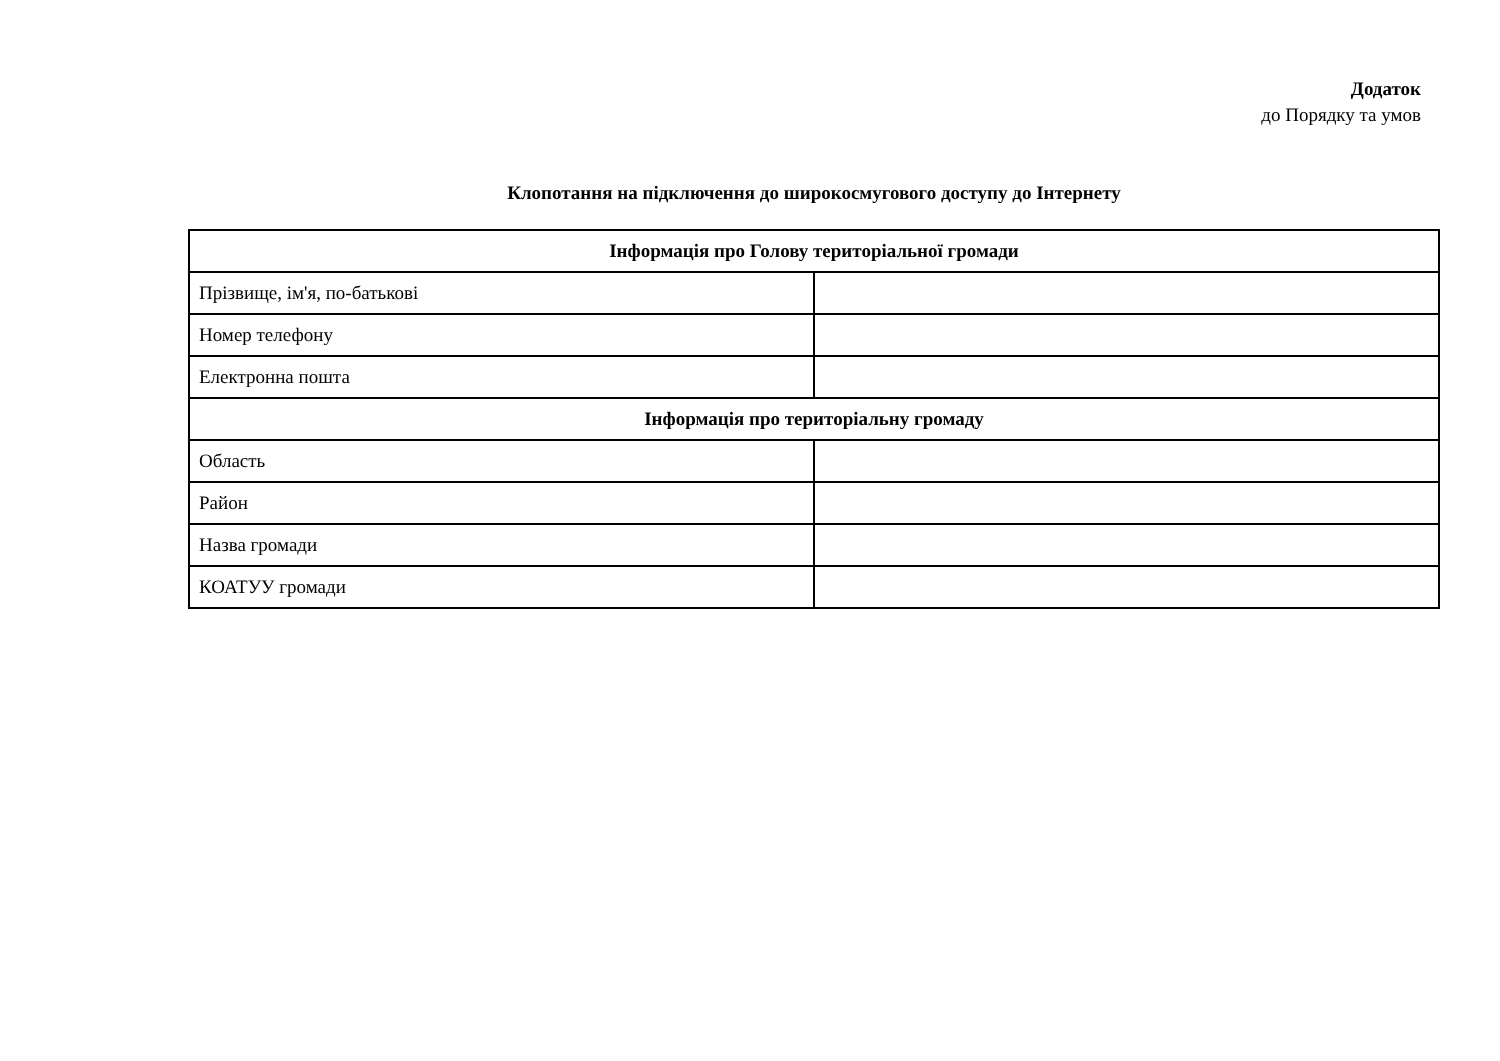Додаток
до Порядку та умов
Клопотання на підключення до широкосмугового доступу до Інтернету
| Інформація про Голову територіальної громади | |
| --- | --- |
| Прізвище, ім'я, по-батькові | |
| Номер телефону | |
| Електронна пошта | |
| Інформація про територіальну громаду | |
| Область | |
| Район | |
| Назва громади | |
| КОАТУУ громади | |